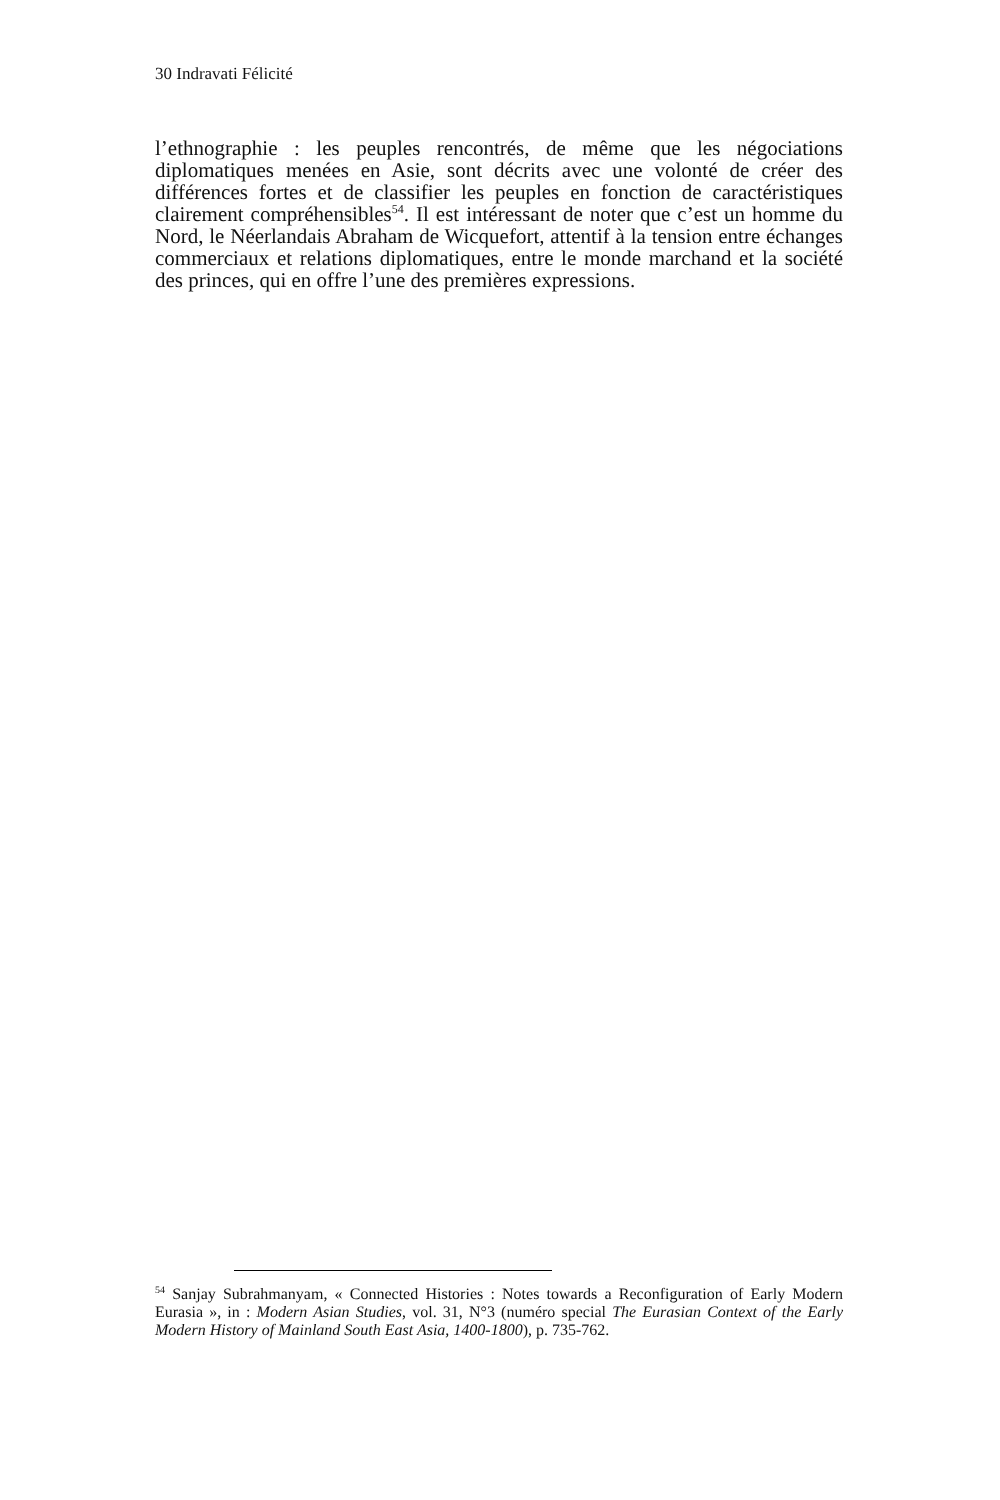30 Indravati Félicité
l’ethnographie : les peuples rencontrés, de même que les négociations diplomatiques menées en Asie, sont décrits avec une volonté de créer des différences fortes et de classifier les peuples en fonction de caractéristiques clairement compréhensibles<sup>54</sup>. Il est intéressant de noter que c’est un homme du Nord, le Néerlandais Abraham de Wicquefort, attentif à la tension entre échanges commerciaux et relations diplomatiques, entre le monde marchand et la société des princes, qui en offre l’une des premières expressions.
<sup>54</sup> Sanjay Subrahmanyam, « Connected Histories : Notes towards a Reconfiguration of Early Modern Eurasia », in : Modern Asian Studies, vol. 31, N°3 (numéro special The Eurasian Context of the Early Modern History of Mainland South East Asia, 1400-1800), p. 735-762.